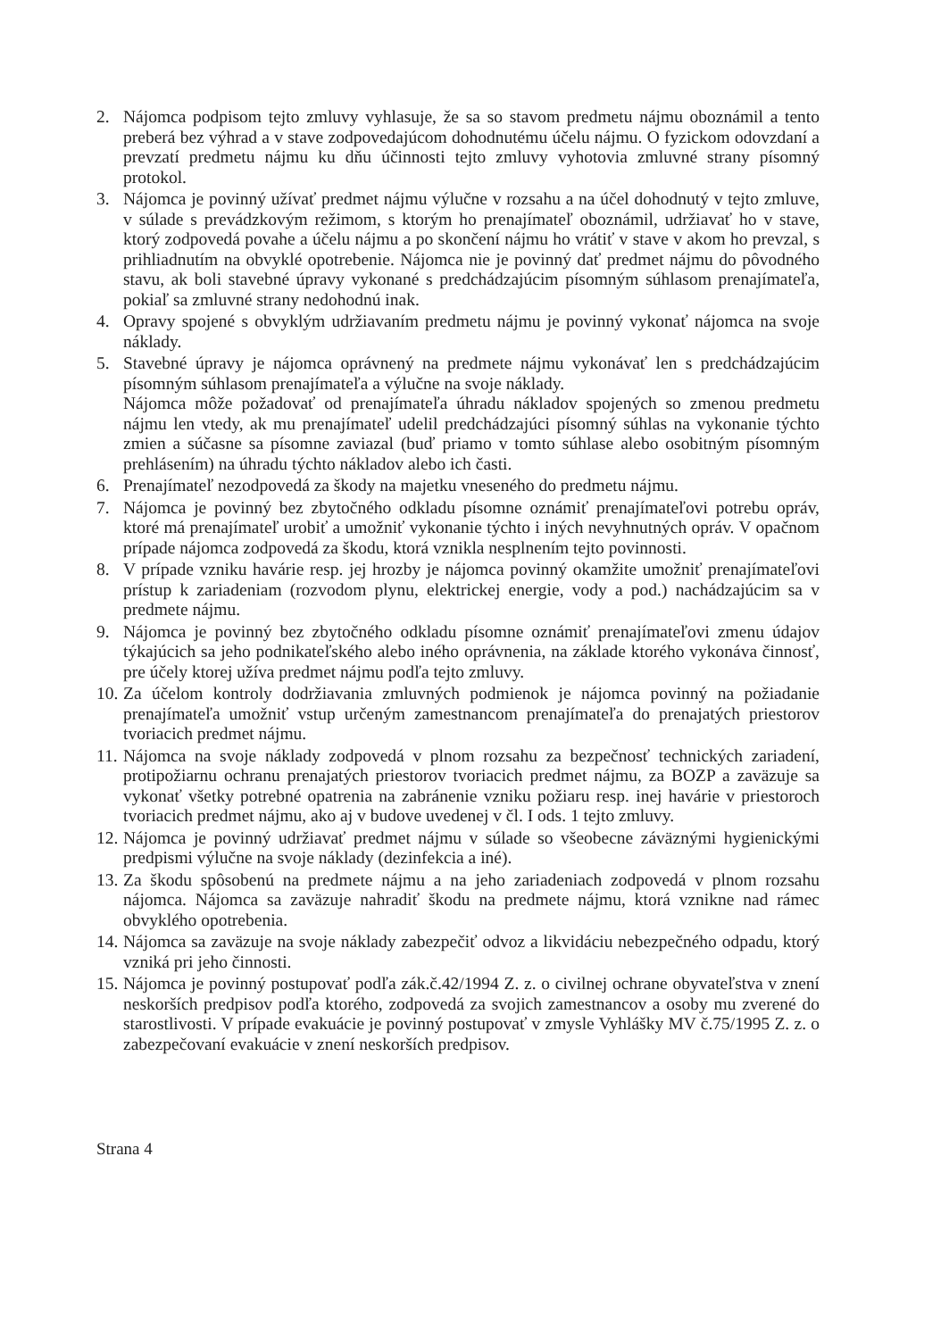2. Nájomca podpisom tejto zmluvy vyhlasuje, že sa so stavom predmetu nájmu oboznámil a tento preberá bez výhrad a v stave zodpovedajúcom dohodnutému účelu nájmu. O fyzickom odovzdaní a prevzatí predmetu nájmu ku dňu účinnosti tejto zmluvy vyhotovia zmluvné strany písomný protokol.
3. Nájomca je povinný užívať predmet nájmu výlučne v rozsahu a na účel dohodnutý v tejto zmluve, v súlade s prevádzkovým režimom, s ktorým ho prenajímateľ oboznámil, udržiavať ho v stave, ktorý zodpovedá povahe a účelu nájmu a po skončení nájmu ho vrátiť v stave v akom ho prevzal, s prihliadnutím na obvyklé opotrebenie. Nájomca nie je povinný dať predmet nájmu do pôvodného stavu, ak boli stavebné úpravy vykonané s predchádzajúcim písomným súhlasom prenajímateľa, pokiaľ sa zmluvné strany nedohodnú inak.
4. Opravy spojené s obvyklým udržiavaním predmetu nájmu je povinný vykonať nájomca na svoje náklady.
5. Stavebné úpravy je nájomca oprávnený na predmete nájmu vykonávať len s predchádzajúcim písomným súhlasom prenajímateľa a výlučne na svoje náklady.
Nájomca môže požadovať od prenajímateľa úhradu nákladov spojených so zmenou predmetu nájmu len vtedy, ak mu prenajímateľ udelil predchádzajúci písomný súhlas na vykonanie týchto zmien a súčasne sa písomne zaviazal (buď priamo v tomto súhlase alebo osobitným písomným prehlásením) na úhradu týchto nákladov alebo ich časti.
6. Prenajímateľ nezodpovedá za škody na majetku vneseného do predmetu nájmu.
7. Nájomca je povinný bez zbytočného odkladu písomne oznámiť prenajímateľovi potrebu opráv, ktoré má prenajímateľ urobiť a umožniť vykonanie týchto i iných nevyhnutných opráv. V opačnom prípade nájomca zodpovedá za škodu, ktorá vznikla nesplnením tejto povinnosti.
8. V prípade vzniku havárie resp. jej hrozby je nájomca povinný okamžite umožniť prenajímateľovi prístup k zariadeniam (rozvodom plynu, elektrickej energie, vody a pod.) nachádzajúcim sa v predmete nájmu.
9. Nájomca je povinný bez zbytočného odkladu písomne oznámiť prenajímateľovi zmenu údajov týkajúcich sa jeho podnikateľského alebo iného oprávnenia, na základe ktorého vykonáva činnosť, pre účely ktorej užíva predmet nájmu podľa tejto zmluvy.
10. Za účelom kontroly dodržiavania zmluvných podmienok je nájomca povinný na požiadanie prenajímateľa umožniť vstup určeným zamestnancom prenajímateľa do prenajatých priestorov tvoriacich predmet nájmu.
11. Nájomca na svoje náklady zodpovedá v plnom rozsahu za bezpečnosť technických zariadení, protipožiarnu ochranu prenajatých priestorov tvoriacich predmet nájmu, za BOZP a zaväzuje sa vykonať všetky potrebné opatrenia na zabránenie vzniku požiaru resp. inej havárie v priestoroch tvoriacich predmet nájmu, ako aj v budove uvedenej v čl. I ods. 1 tejto zmluvy.
12. Nájomca je povinný udržiavať predmet nájmu v súlade so všeobecne záväznými hygienickými predpismi výlučne na svoje náklady (dezinfekcia a iné).
13. Za škodu spôsobenú na predmete nájmu a na jeho zariadeniach zodpovedá v plnom rozsahu nájomca. Nájomca sa zaväzuje nahradiť škodu na predmete nájmu, ktorá vznikne nad rámec obvyklého opotrebenia.
14. Nájomca sa zaväzuje na svoje náklady zabezpečiť odvoz a likvidáciu nebezpečného odpadu, ktorý vzniká pri jeho činnosti.
15. Nájomca je povinný postupovať podľa zák.č.42/1994 Z. z. o civilnej ochrane obyvateľstva v znení neskorších predpisov podľa ktorého, zodpovedá za svojich zamestnancov a osoby mu zverené do starostlivosti. V prípade evakuácie je povinný postupovať v zmysle Vyhlášky MV č.75/1995 Z. z. o zabezpečovaní evakuácie v znení neskorších predpisov.
Strana 4